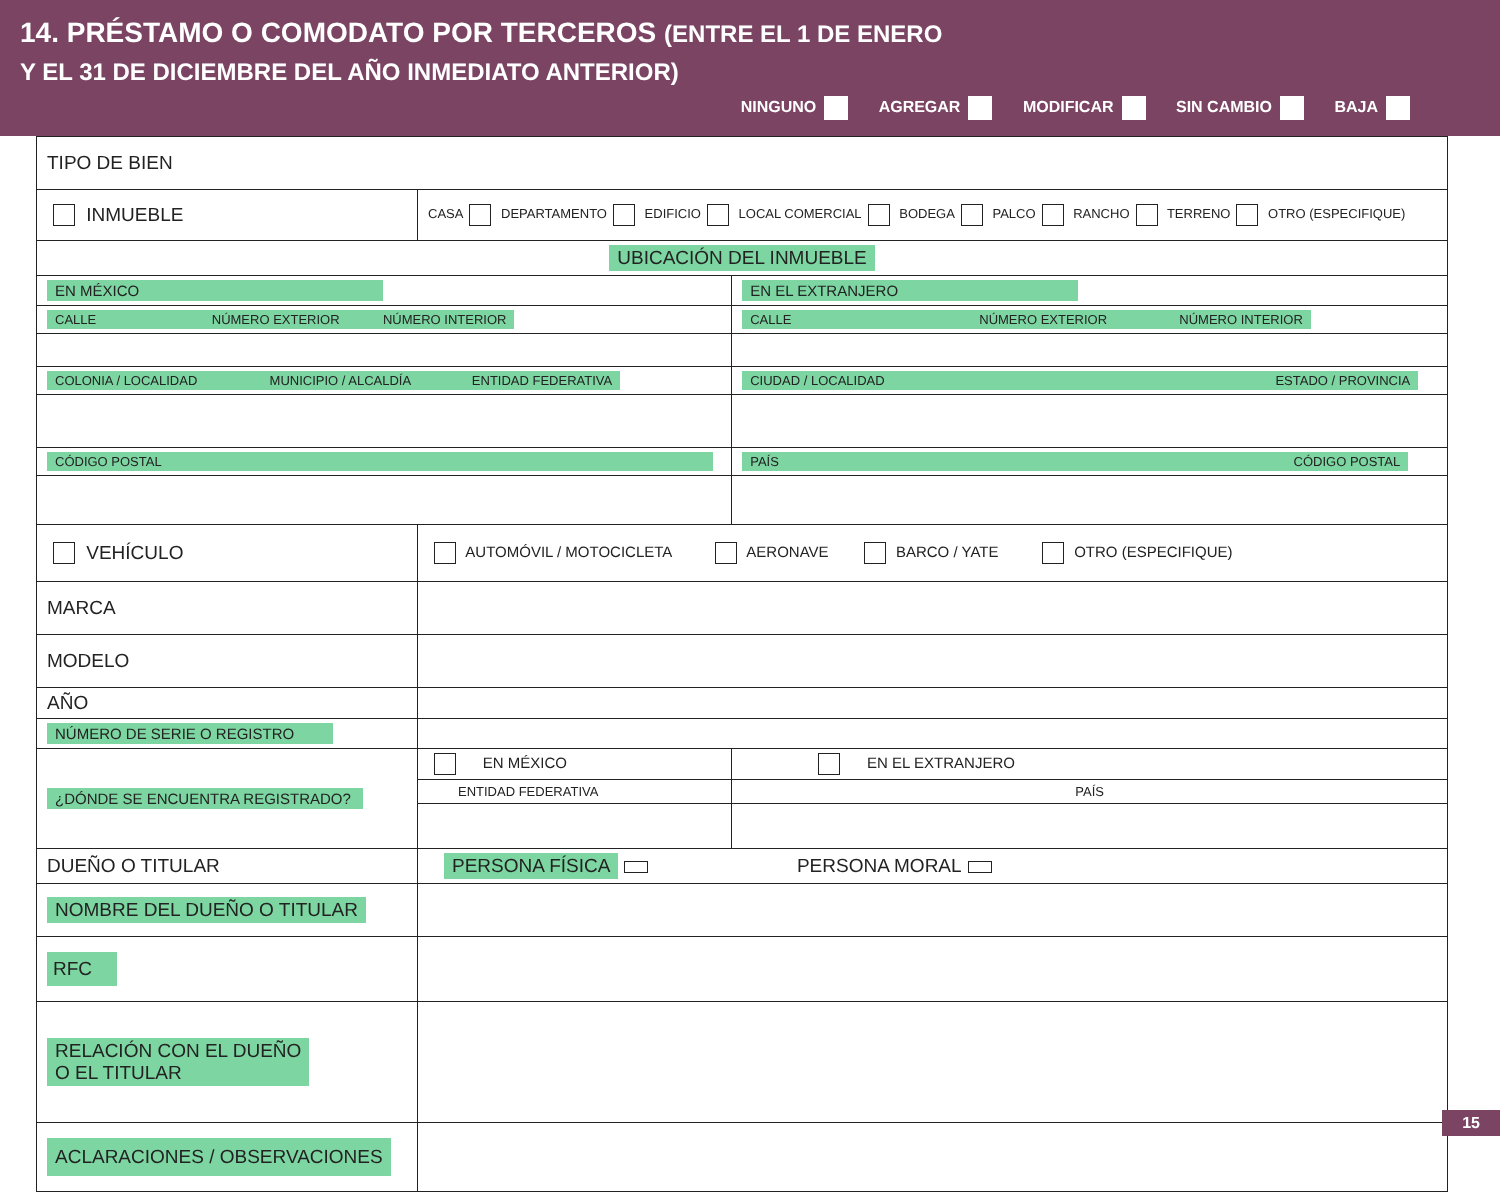14. PRÉSTAMO O COMODATO POR TERCEROS (ENTRE EL 1 DE ENERO
Y EL 31 DE DICIEMBRE DEL AÑO INMEDIATO ANTERIOR)
NINGUNO AGREGAR MODIFICAR SIN CAMBIO BAJA
| TIPO DE BIEN | | | |
| INMUEBLE | CASA DEPARTAMENTO EDIFICIO LOCAL COMERCIAL BODEGA PALCO RANCHO TERRENO OTRO (ESPECIFIQUE) | | |
| UBICACIÓN DEL INMUEBLE | | | |
| EN MÉXICO | | EN EL EXTRANJERO | |
| CALLE NÚMERO EXTERIOR NÚMERO INTERIOR | | CALLE NÚMERO EXTERIOR NÚMERO INTERIOR | |
| COLONIA / LOCALIDAD MUNICIPIO / ALCALDÍA ENTIDAD FEDERATIVA | | CIUDAD / LOCALIDAD ESTADO / PROVINCIA | |
| CÓDIGO POSTAL | | PAÍS CÓDIGO POSTAL | |
| VEHÍCULO | AUTOMÓVIL / MOTOCICLETA AERONAVE BARCO / YATE OTRO (ESPECIFIQUE) | | |
| MARCA | | | |
| MODELO | | | |
| AÑO | | | |
| NÚMERO DE SERIE O REGISTRO | | | |
| ¿DÓNDE SE ENCUENTRA REGISTRADO? | EN MÉXICO | | EN EL EXTRANJERO |
| | ENTIDAD FEDERATIVA | | PAÍS |
| DUEÑO O TITULAR | PERSONA FÍSICA PERSONA MORAL | | |
| NOMBRE DEL DUEÑO O TITULAR | | | |
| RFC | | | |
| RELACIÓN CON EL DUEÑO O EL TITULAR | | | |
| ACLARACIONES / OBSERVACIONES | | | |
15